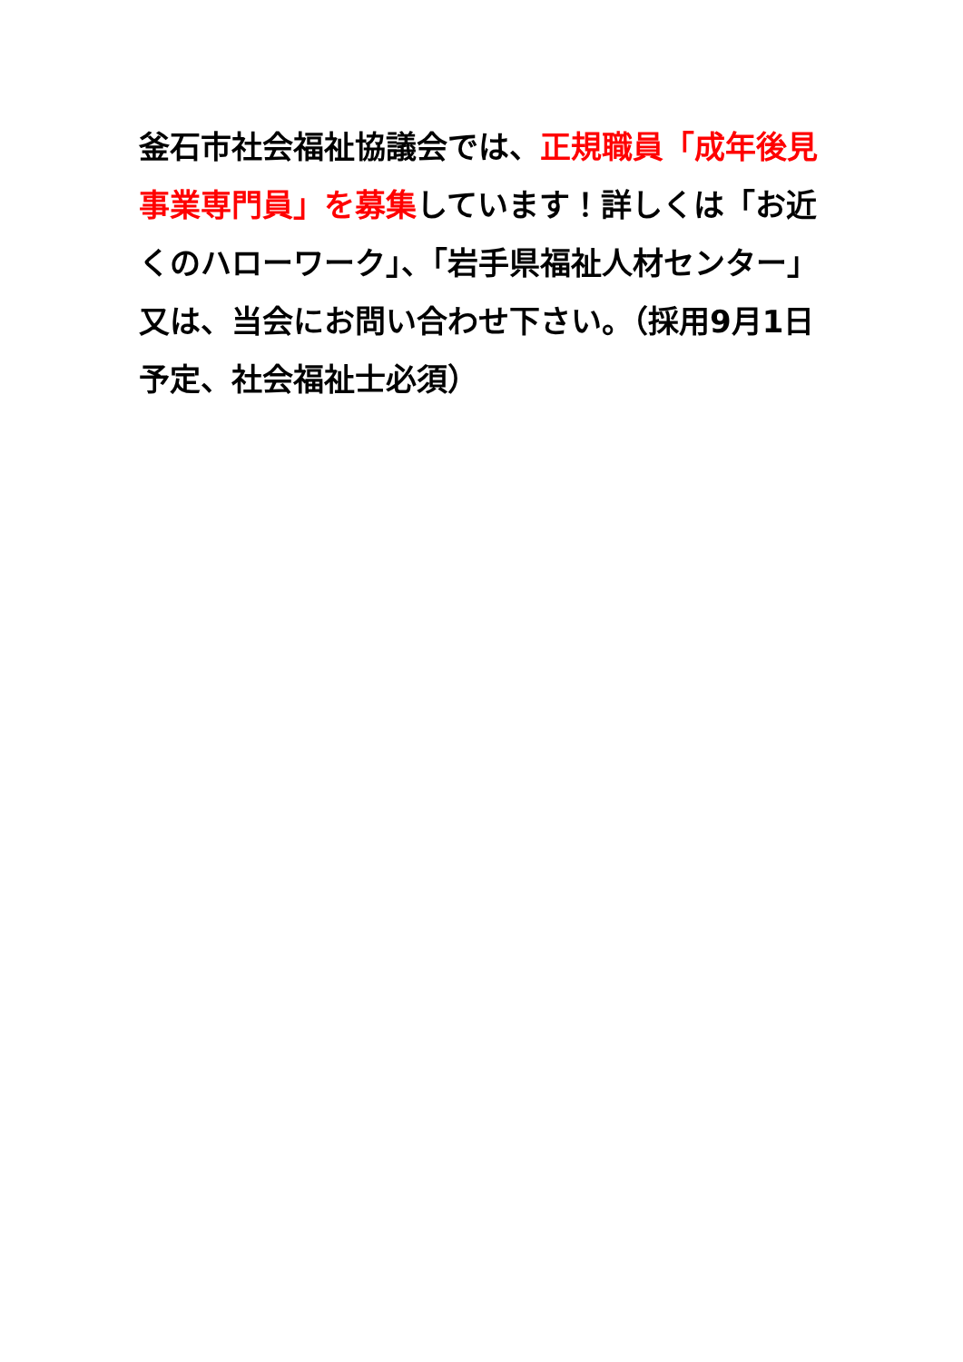釜石市社会福祉協議会では、正規職員「成年後見事業専門員」を募集しています！詳しくは「お近くのハローワーク」、「岩手県福祉人材センター」又は、当会にお問い合わせ下さい。（採用9月1日予定、社会福祉士必須）